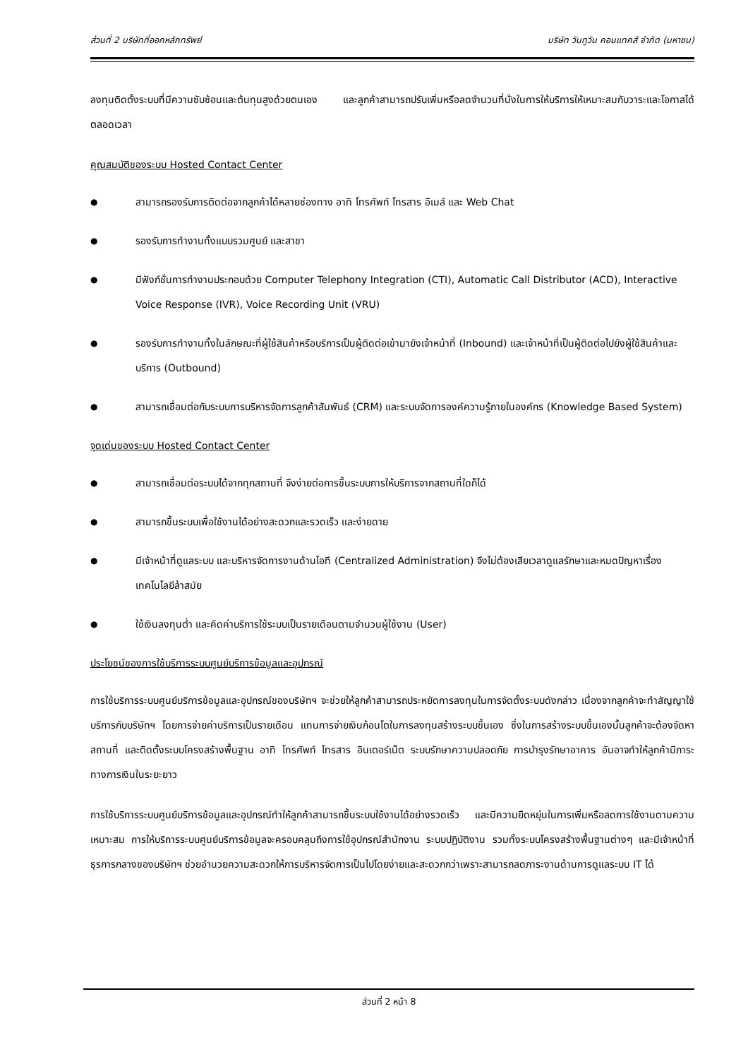ส่วนที่ 2 บริษัทที่ออกหลักทรัพย์ บริษัท วันทูวัน คอนแทคส์ จำกัด (มหาชน)
ลงทุนติดตั้งระบบที่มีความซับซ้อนและต้นทุนสูงด้วยตนเอง และลูกค้าสามารถปรับเพิ่มหรือลดจำนวนที่นั่งในการให้บริการให้เหมาะสมกับวาระและโอกาสได้ตลอดเวลา
คุณสมบัติของระบบ Hosted Contact Center
● สามารถรองรับการติดต่อจากลูกค้าได้หลายช่องทาง อาทิ โทรศัพท์ โทรสาร อีเมล์ และ Web Chat
● รองรับการทำงานทั้งแบบรวมศูนย์ และสาขา
● มีฟังก์ชั่นการทำงานประกอบด้วย Computer Telephony Integration (CTI), Automatic Call Distributor (ACD), Interactive Voice Response (IVR), Voice Recording Unit (VRU)
● รองรับการทำงานทั้งในลักษณะที่ผู้ใช้สินค้าหรือบริการเป็นผู้ติดต่อเข้ามายังเจ้าหน้าที่ (Inbound) และเจ้าหน้าที่เป็นผู้ติดต่อไปยังผู้ใช้สินค้าและบริการ (Outbound)
● สามารถเชื่อมต่อกับระบบการบริหารจัดการลูกค้าสัมพันธ์ (CRM) และระบบจัดการองค์ความรู้ภายในองค์กร (Knowledge Based System)
จุดเด่นของระบบ Hosted Contact Center
● สามารถเชื่อมต่อระบบได้จากทุกสถานที่ จึงง่ายต่อการขึ้นระบบการให้บริการจากสถานที่ใดก็ได้
● สามารถขึ้นระบบเพื่อใช้งานได้อย่างสะดวกและรวดเร็ว และง่ายดาย
● มีเจ้าหน้าที่ดูแลระบบ และบริหารจัดการงานด้านไอที (Centralized Administration) จึงไม่ต้องเสียเวลาดูแลรักษาและหมดปัญหาเรื่องเทคโนโลยีล้าสมัย
● ใช้เงินลงทุนต่ำ และคิดค่าบริการใช้ระบบเป็นรายเดือนตามจำนวนผู้ใช้งาน (User)
ประโยชน์ของการใช้บริการระบบศูนย์บริการข้อมูลและอุปกรณ์
การใช้บริการระบบศูนย์บริการข้อมูลและอุปกรณ์ของบริษัทฯ จะช่วยให้ลูกค้าสามารถประหยัดการลงทุนในการจัดตั้งระบบดังกล่าว เนื่องจากลูกค้าจะทำสัญญาใช้บริการกับบริษัทฯ โดยการจ่ายค่าบริการเป็นรายเดือน แทนการจ่ายเงินก้อนโตในการลงทุนสร้างระบบขึ้นเอง ซึ่งในการสร้างระบบขึ้นเองนั้นลูกค้าจะต้องจัดหาสถานที่ และติดตั้งระบบโครงสร้างพื้นฐาน อาทิ โทรศัพท์ โทรสาร อินเตอร์เน็ต ระบบรักษาความปลอดภัย การบำรุงรักษาอาคาร อันอาจทำให้ลูกค้ามีภาระทางการเงินในระยะยาว
การใช้บริการระบบศูนย์บริการข้อมูลและอุปกรณ์ทำให้ลูกค้าสามารถขึ้นระบบใช้งานได้อย่างรวดเร็ว และมีความยืดหยุ่นในการเพิ่มหรือลดการใช้งานตามความเหมาะสม การให้บริการระบบศูนย์บริการข้อมูลจะครอบคลุมถึงการใช้อุปกรณ์สำนักงาน ระบบปฏิบัติงาน รวมทั้งระบบโครงสร้างพื้นฐานต่างๆ และมีเจ้าหน้าที่ธุรการกลางของบริษัทฯ ช่วยอำนวยความสะดวกให้การบริหารจัดการเป็นไปโดยง่ายและสะดวกกว่าเพราะสามารถลดภาระงานด้านการดูแลระบบ IT ได้
ส่วนที่ 2 หน้า 8